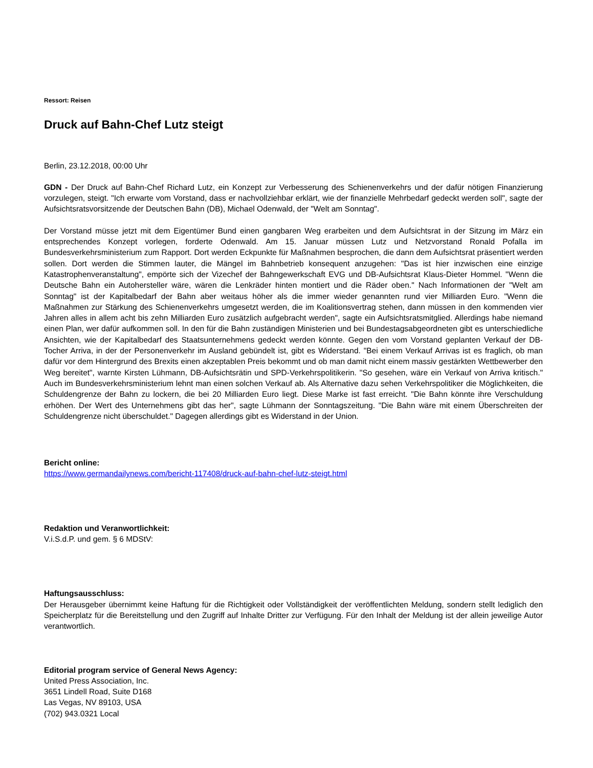Ressort: Reisen
Druck auf Bahn-Chef Lutz steigt
Berlin, 23.12.2018, 00:00 Uhr
GDN - Der Druck auf Bahn-Chef Richard Lutz, ein Konzept zur Verbesserung des Schienenverkehrs und der dafür nötigen Finanzierung vorzulegen, steigt. "Ich erwarte vom Vorstand, dass er nachvollziehbar erklärt, wie der finanzielle Mehrbedarf gedeckt werden soll", sagte der Aufsichtsratsvorsitzende der Deutschen Bahn (DB), Michael Odenwald, der "Welt am Sonntag".
Der Vorstand müsse jetzt mit dem Eigentümer Bund einen gangbaren Weg erarbeiten und dem Aufsichtsrat in der Sitzung im März ein entsprechendes Konzept vorlegen, forderte Odenwald. Am 15. Januar müssen Lutz und Netzvorstand Ronald Pofalla im Bundesverkehrsministerium zum Rapport. Dort werden Eckpunkte für Maßnahmen besprochen, die dann dem Aufsichtsrat präsentiert werden sollen. Dort werden die Stimmen lauter, die Mängel im Bahnbetrieb konsequent anzugehen: "Das ist hier inzwischen eine einzige Katastrophenveranstaltung", empörte sich der Vizechef der Bahngewerkschaft EVG und DB-Aufsichtsrat Klaus-Dieter Hommel. "Wenn die Deutsche Bahn ein Autohersteller wäre, wären die Lenkräder hinten montiert und die Räder oben." Nach Informationen der "Welt am Sonntag" ist der Kapitalbedarf der Bahn aber weitaus höher als die immer wieder genannten rund vier Milliarden Euro. "Wenn die Maßnahmen zur Stärkung des Schienenverkehrs umgesetzt werden, die im Koalitionsvertrag stehen, dann müssen in den kommenden vier Jahren alles in allem acht bis zehn Milliarden Euro zusätzlich aufgebracht werden", sagte ein Aufsichtsratsmitglied. Allerdings habe niemand einen Plan, wer dafür aufkommen soll. In den für die Bahn zuständigen Ministerien und bei Bundestagsabgeordneten gibt es unterschiedliche Ansichten, wie der Kapitalbedarf des Staatsunternehmens gedeckt werden könnte. Gegen den vom Vorstand geplanten Verkauf der DB-Tocher Arriva, in der der Personenverkehr im Ausland gebündelt ist, gibt es Widerstand. "Bei einem Verkauf Arrivas ist es fraglich, ob man dafür vor dem Hintergrund des Brexits einen akzeptablen Preis bekommt und ob man damit nicht einem massiv gestärkten Wettbewerber den Weg bereitet", warnte Kirsten Lühmann, DB-Aufsichtsrätin und SPD-Verkehrspolitikerin. "So gesehen, wäre ein Verkauf von Arriva kritisch." Auch im Bundesverkehrsministerium lehnt man einen solchen Verkauf ab. Als Alternative dazu sehen Verkehrspolitiker die Möglichkeiten, die Schuldengrenze der Bahn zu lockern, die bei 20 Milliarden Euro liegt. Diese Marke ist fast erreicht. "Die Bahn könnte ihre Verschuldung erhöhen. Der Wert des Unternehmens gibt das her", sagte Lühmann der Sonntagszeitung. "Die Bahn wäre mit einem Überschreiten der Schuldengrenze nicht überschuldet." Dagegen allerdings gibt es Widerstand in der Union.
Bericht online:
https://www.germandailynews.com/bericht-117408/druck-auf-bahn-chef-lutz-steigt.html
Redaktion und Veranwortlichkeit:
V.i.S.d.P. und gem. § 6 MDStV:
Haftungsausschluss:
Der Herausgeber übernimmt keine Haftung für die Richtigkeit oder Vollständigkeit der veröffentlichten Meldung, sondern stellt lediglich den Speicherplatz für die Bereitstellung und den Zugriff auf Inhalte Dritter zur Verfügung. Für den Inhalt der Meldung ist der allein jeweilige Autor verantwortlich.
Editorial program service of General News Agency:
United Press Association, Inc.
3651 Lindell Road, Suite D168
Las Vegas, NV 89103, USA
(702) 943.0321 Local